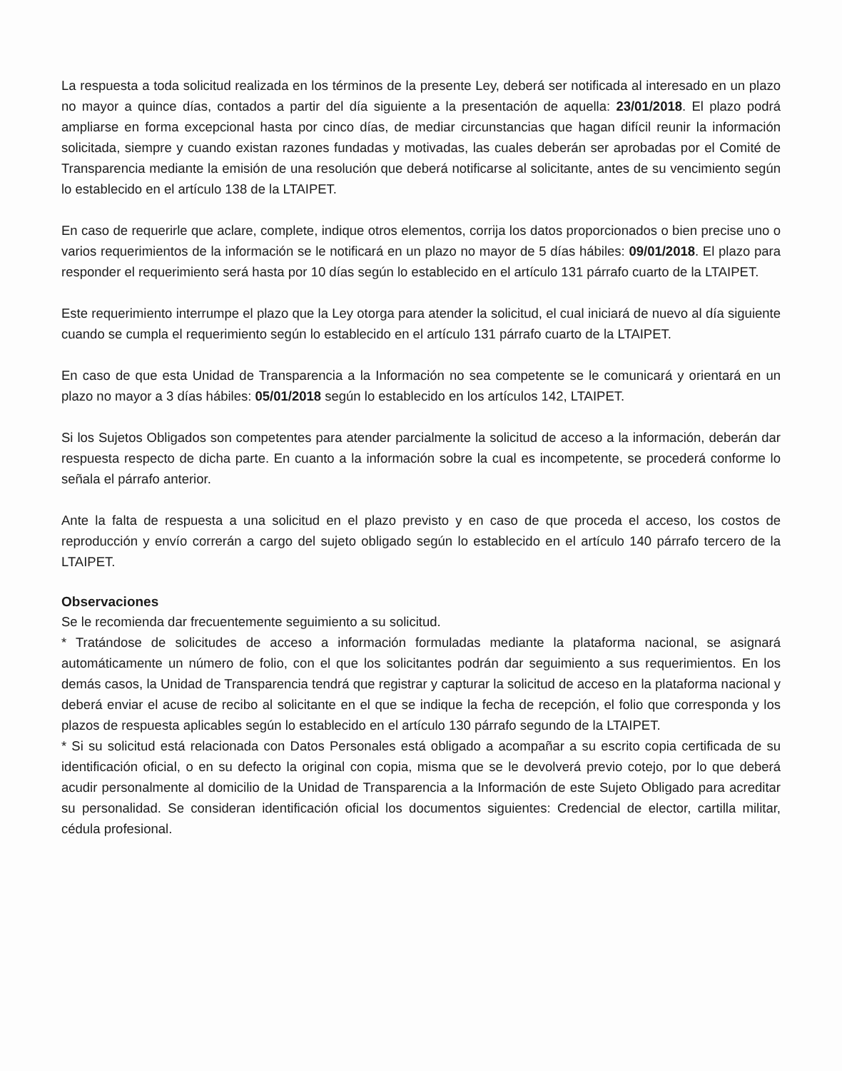La respuesta a toda solicitud realizada en los términos de la presente Ley, deberá ser notificada al interesado en un plazo no mayor a quince días, contados a partir del día siguiente a la presentación de aquella: 23/01/2018. El plazo podrá ampliarse en forma excepcional hasta por cinco días, de mediar circunstancias que hagan difícil reunir la información solicitada, siempre y cuando existan razones fundadas y motivadas, las cuales deberán ser aprobadas por el Comité de Transparencia mediante la emisión de una resolución que deberá notificarse al solicitante, antes de su vencimiento según lo establecido en el artículo 138 de la LTAIPET.
En caso de requerirle que aclare, complete, indique otros elementos, corrija los datos proporcionados o bien precise uno o varios requerimientos de la información se le notificará en un plazo no mayor de 5 días hábiles: 09/01/2018. El plazo para responder el requerimiento será hasta por 10 días según lo establecido en el artículo 131 párrafo cuarto de la LTAIPET.
Este requerimiento interrumpe el plazo que la Ley otorga para atender la solicitud, el cual iniciará de nuevo al día siguiente cuando se cumpla el requerimiento según lo establecido en el artículo 131 párrafo cuarto de la LTAIPET.
En caso de que esta Unidad de Transparencia a la Información no sea competente se le comunicará y orientará en un plazo no mayor a 3 días hábiles: 05/01/2018 según lo establecido en los artículos 142, LTAIPET.
Si los Sujetos Obligados son competentes para atender parcialmente la solicitud de acceso a la información, deberán dar respuesta respecto de dicha parte. En cuanto a la información sobre la cual es incompetente, se procederá conforme lo señala el párrafo anterior.
Ante la falta de respuesta a una solicitud en el plazo previsto y en caso de que proceda el acceso, los costos de reproducción y envío correrán a cargo del sujeto obligado según lo establecido en el artículo 140 párrafo tercero de la LTAIPET.
Observaciones
Se le recomienda dar frecuentemente seguimiento a su solicitud.
* Tratándose de solicitudes de acceso a información formuladas mediante la plataforma nacional, se asignará automáticamente un número de folio, con el que los solicitantes podrán dar seguimiento a sus requerimientos. En los demás casos, la Unidad de Transparencia tendrá que registrar y capturar la solicitud de acceso en la plataforma nacional y deberá enviar el acuse de recibo al solicitante en el que se indique la fecha de recepción, el folio que corresponda y los plazos de respuesta aplicables según lo establecido en el artículo 130 párrafo segundo de la LTAIPET.
* Si su solicitud está relacionada con Datos Personales está obligado a acompañar a su escrito copia certificada de su identificación oficial, o en su defecto la original con copia, misma que se le devolverá previo cotejo, por lo que deberá acudir personalmente al domicilio de la Unidad de Transparencia a la Información de este Sujeto Obligado para acreditar su personalidad. Se consideran identificación oficial los documentos siguientes: Credencial de elector, cartilla militar, cédula profesional.